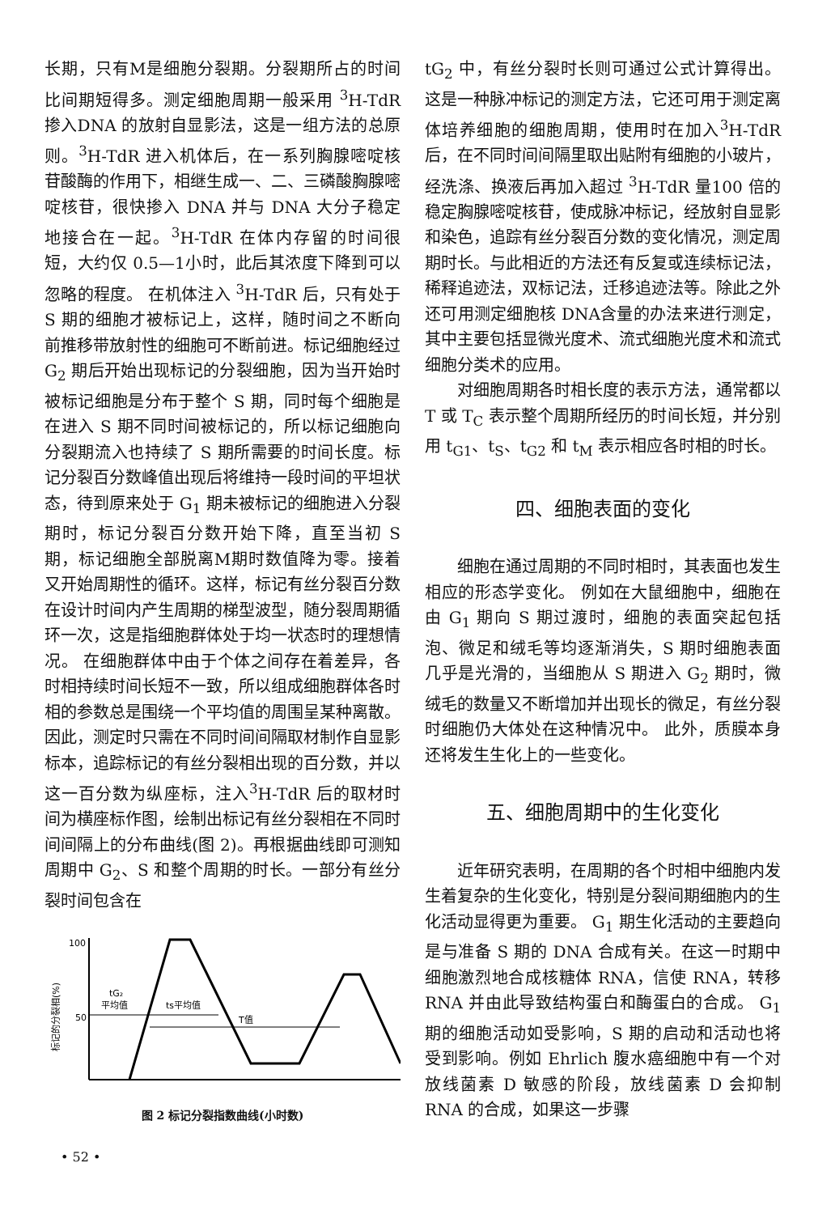长期，只有M是细胞分裂期。分裂期所占的时间比间期短得多。测定细胞周期一般采用 <sup>3</sup>H-TdR 掺入DNA 的放射自显影法，这是一组方法的总原则。<sup>3</sup>H-TdR 进入机体后，在一系列胸腺嘧啶核苷酸酶的作用下，相继生成一、二、三磷酸胸腺嘧啶核苷，很快掺入 DNA 并与 DNA 大分子稳定地接合在一起。<sup>3</sup>H-TdR 在体内存留的时间很短，大约仅 0.5—1小时，此后其浓度下降到可以忽略的程度。 在机体注入 <sup>3</sup>H-TdR 后，只有处于 S 期的细胞才被标记上，这样，随时间之不断向前推移带放射性的细胞可不断前进。标记细胞经过 G<sub>2</sub> 期后开始出现标记的分裂细胞，因为当开始时被标记细胞是分布于整个 S 期，同时每个细胞是在进入 S 期不同时间被标记的，所以标记细胞向分裂期流入也持续了 S 期所需要的时间长度。标记分裂百分数峰值出现后将维持一段时间的平坦状态，待到原来处于 G<sub>1</sub> 期未被标记的细胞进入分裂期时，标记分裂百分数开始下降，直至当初 S 期，标记细胞全部脱离M期时数值降为零。接着又开始周期性的循环。这样，标记有丝分裂百分数在设计时间内产生周期的梯型波型，随分裂周期循环一次，这是指细胞群体处于均一状态时的理想情况。 在细胞群体中由于个体之间存在着差异，各时相持续时间长短不一致，所以组成细胞群体各时相的参数总是围绕一个平均值的周围呈某种离散。 因此，测定时只需在不同时间间隔取材制作自显影标本，追踪标记的有丝分裂相出现的百分数，并以这一百分数为纵座标，注入<sup>3</sup>H-TdR 后的取材时间为横座标作图，绘制出标记有丝分裂相在不同时间间隔上的分布曲线(图 2)。再根据曲线即可测知周期中 G<sub>2</sub>、S 和整个周期的时长。一部分有丝分裂时间包含在
标记的分裂相(%)
100
50
tG₂
平均值
ts平均值
T值
图 2 标记分裂指数曲线(小时数)
• 52 •
tG<sub>2</sub> 中，有丝分裂时长则可通过公式计算得出。这是一种脉冲标记的测定方法，它还可用于测定离体培养细胞的细胞周期，使用时在加入<sup>3</sup>H-TdR 后，在不同时间间隔里取出贴附有细胞的小玻片，经洗涤、换液后再加入超过 <sup>3</sup>H-TdR 量100 倍的稳定胸腺嘧啶核苷，使成脉冲标记，经放射自显影和染色，追踪有丝分裂百分数的变化情况，测定周期时长。与此相近的方法还有反复或连续标记法，稀释追迹法，双标记法，迁移追迹法等。除此之外还可用测定细胞核 DNA含量的办法来进行测定，其中主要包括显微光度术、流式细胞光度术和流式细胞分类术的应用。
对细胞周期各时相长度的表示方法，通常都以 T 或 T<sub>C</sub> 表示整个周期所经历的时间长短，并分别用 t<sub>G1</sub>、t<sub>S</sub>、t<sub>G2</sub> 和 t<sub>M</sub> 表示相应各时相的时长。
四、细胞表面的变化
细胞在通过周期的不同时相时，其表面也发生相应的形态学变化。 例如在大鼠细胞中，细胞在由 G<sub>1</sub> 期向 S 期过渡时，细胞的表面突起包括泡、微足和绒毛等均逐渐消失，S 期时细胞表面几乎是光滑的，当细胞从 S 期进入 G<sub>2</sub> 期时，微绒毛的数量又不断增加并出现长的微足，有丝分裂时细胞仍大体处在这种情况中。 此外，质膜本身还将发生生化上的一些变化。
五、细胞周期中的生化变化
近年研究表明，在周期的各个时相中细胞内发生着复杂的生化变化，特别是分裂间期细胞内的生化活动显得更为重要。 G<sub>1</sub> 期生化活动的主要趋向是与准备 S 期的 DNA 合成有关。在这一时期中细胞激烈地合成核糖体 RNA，信使 RNA，转移 RNA 并由此导致结构蛋白和酶蛋白的合成。 G<sub>1</sub> 期的细胞活动如受影响，S 期的启动和活动也将受到影响。例如 Ehrlich 腹水癌细胞中有一个对放线菌素 D 敏感的阶段，放线菌素 D 会抑制 RNA 的合成，如果这一步骤